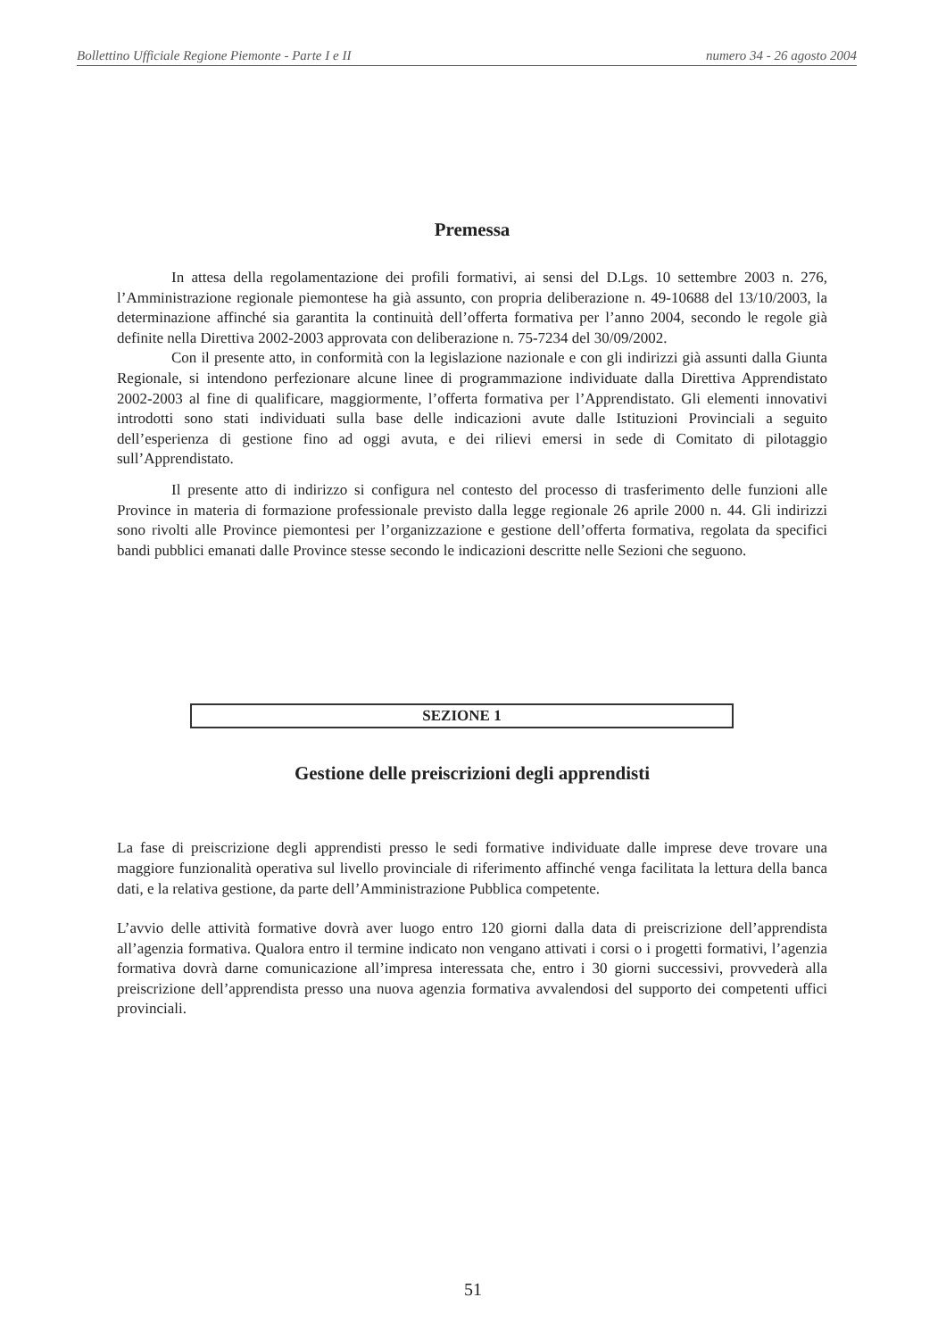Bollettino Ufficiale Regione Piemonte - Parte I e II numero 34 - 26 agosto 2004
Premessa
In attesa della regolamentazione dei profili formativi, ai sensi del D.Lgs. 10 settembre 2003 n. 276, l’Amministrazione regionale piemontese ha già assunto, con propria deliberazione n. 49-10688 del 13/10/2003, la determinazione affinché sia garantita la continuità dell’offerta formativa per l’anno 2004, secondo le regole già definite nella Direttiva 2002-2003 approvata con deliberazione n. 75-7234 del 30/09/2002.
Con il presente atto, in conformità con la legislazione nazionale e con gli indirizzi già assunti dalla Giunta Regionale, si intendono perfezionare alcune linee di programmazione individuate dalla Direttiva Apprendistato 2002-2003 al fine di qualificare, maggiormente, l’offerta formativa per l’Apprendistato. Gli elementi innovativi introdotti sono stati individuati sulla base delle indicazioni avute dalle Istituzioni Provinciali a seguito dell’esperienza di gestione fino ad oggi avuta, e dei rilievi emersi in sede di Comitato di pilotaggio sull’Apprendistato.
Il presente atto di indirizzo si configura nel contesto del processo di trasferimento delle funzioni alle Province in materia di formazione professionale previsto dalla legge regionale 26 aprile 2000 n. 44. Gli indirizzi sono rivolti alle Province piemontesi per l’organizzazione e gestione dell’offerta formativa, regolata da specifici bandi pubblici emanati dalle Province stesse secondo le indicazioni descritte nelle Sezioni che seguono.
SEZIONE 1
Gestione delle preiscrizioni degli apprendisti
La fase di preiscrizione degli apprendisti presso le sedi formative individuate dalle imprese deve trovare una maggiore funzionalità operativa sul livello provinciale di riferimento affinché venga facilitata la lettura della banca dati, e la relativa gestione, da parte dell’Amministrazione Pubblica competente.
L’avvio delle attività formative dovrà aver luogo entro 120 giorni dalla data di preiscrizione dell’apprendista all’agenzia formativa. Qualora entro il termine indicato non vengano attivati i corsi o i progetti formativi, l’agenzia formativa dovrà darne comunicazione all’impresa interessata che, entro i 30 giorni successivi, provvederà alla preiscrizione dell’apprendista presso una nuova agenzia formativa avvalendosi del supporto dei competenti uffici provinciali.
51